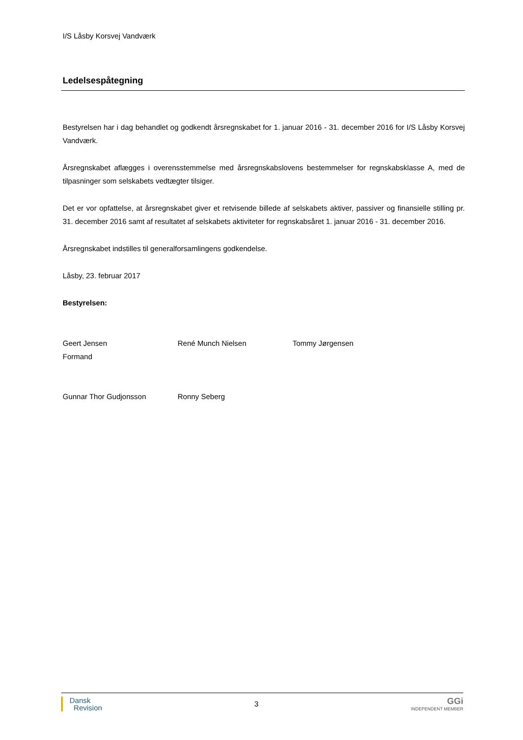I/S Låsby Korsvej Vandværk
Ledelsespåtegning
Bestyrelsen har i dag behandlet og godkendt årsregnskabet for 1. januar 2016 - 31. december 2016 for I/S Låsby Korsvej Vandværk.
Årsregnskabet aflægges i overensstemmelse med årsregnskabslovens bestemmelser for regnskabsklasse A, med de tilpasninger som selskabets vedtægter tilsiger.
Det er vor opfattelse, at årsregnskabet giver et retvisende billede af selskabets aktiver, passiver og finansielle stilling pr. 31. december 2016 samt af resultatet af selskabets aktiviteter for regnskabsåret 1. januar 2016 - 31. december 2016.
Årsregnskabet indstilles til generalforsamlingens godkendelse.
Låsby, 23. februar 2017
Bestyrelsen:
Geert Jensen
Formand
René Munch Nielsen Tommy Jørgensen
Gunnar Thor Gudjonsson Ronny Seberg
Dansk
Revision
3
GGi
INDEPENDENT MEMBER